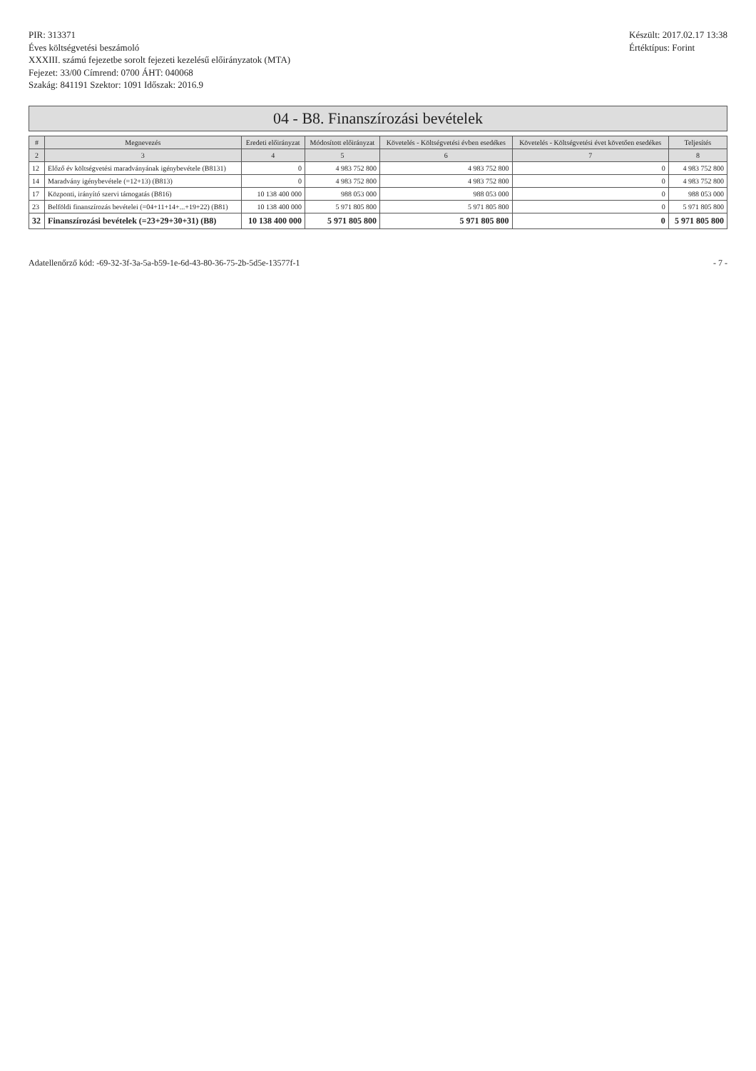PIR: 313371
Éves költségvetési beszámoló
XXXIII. számú fejezetbe sorolt fejezeti kezelésű előirányzatok (MTA)
Fejezet: 33/00 Címrend: 0700 ÁHT: 040068
Szakág: 841191 Szektor: 1091 Időszak: 2016.9
Készült: 2017.02.17 13:38
Értéktípus: Forint
04 - B8. Finanszírozási bevételek
| # | Megnevezés | Eredeti előirányzat | Módosított előirányzat | Követelés - Költségvetési évben esedékes | Követelés - Költségvetési évet követően esedékes | Teljesítés |
| --- | --- | --- | --- | --- | --- | --- |
| 2 | 3 | 4 | 5 | 6 | 7 | 8 |
| 12 | Előző év költségvetési maradványának igénybevétele (B8131) | 0 | 4 983 752 800 | 4 983 752 800 | 0 | 4 983 752 800 |
| 14 | Maradvány igénybevétele (=12+13) (B813) | 0 | 4 983 752 800 | 4 983 752 800 | 0 | 4 983 752 800 |
| 17 | Központi, irányító szervi támogatás (B816) | 10 138 400 000 | 988 053 000 | 988 053 000 | 0 | 988 053 000 |
| 23 | Belföldi finanszírozás bevételei (=04+11+14+...+19+22) (B81) | 10 138 400 000 | 5 971 805 800 | 5 971 805 800 | 0 | 5 971 805 800 |
| 32 | Finanszírozási bevételek (=23+29+30+31) (B8) | 10 138 400 000 | 5 971 805 800 | 5 971 805 800 | 0 | 5 971 805 800 |
Adatellenőrző kód: -69-32-3f-3a-5a-b59-1e-6d-43-80-36-75-2b-5d5e-13577f-1
- 7 -